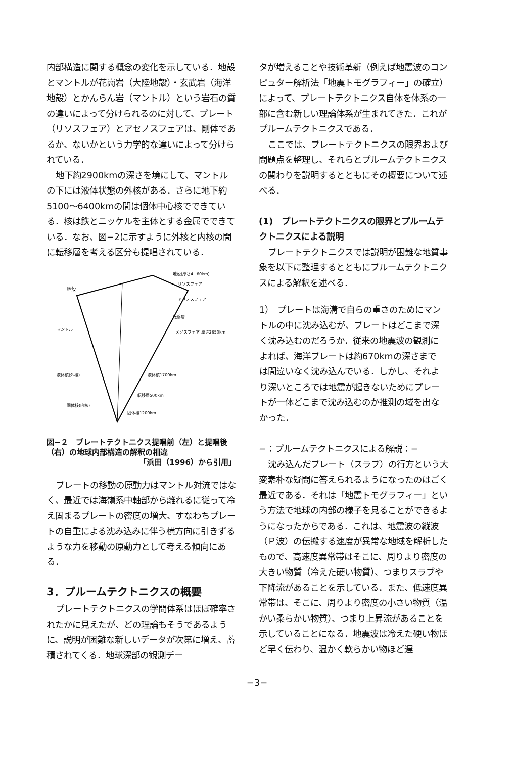内部構造に関する概念の変化を示している．地殻とマントルが花崗岩（大陸地殻）・玄武岩（海洋地殻）とかんらん岩（マントル）という岩石の質の違いによって分けられるのに対して、プレート（リソスフェア）とアセノスフェアは、剛体であるか、ないかという力学的な違いによって分けられている．
地下約2900kmの深さを境にして、マントルの下には液体状態の外核がある．さらに地下約5100〜6400kmの間は個体中心核でできている．核は鉄とニッケルを主体とする金属でできている．なお、図−2に示すように外核と内核の間に転移層を考える区分も提唱されている．
地殻
地殻(厚さ4~60km)
リソスフェア
アセノスフェア
転移層
マントル
メソスフェア 厚さ2650km
液体核(外核)
液体核1700km
転移層500km
固体核(内核)
固体核1200km
図−２　プレートテクトニクス提唱前（左）と提唱後（右）の地球内部構造の解釈の相違
「浜田（1996）から引用」
プレートの移動の原動力はマントル対流ではなく、最近では海嶺系中軸部から離れるに従って冷え固まるプレートの密度の増大、すなわちプレートの自重による沈み込みに伴う横方向に引きずるような力を移動の原動力として考える傾向にある．
3．プルームテクトニクスの概要
プレートテクトニクスの学問体系はほぼ確率されたかに見えたが、どの理論もそうであるように、説明が困難な新しいデータが次第に増え、蓄積されてくる．地球深部の観測デー
タが増えることや技術革新（例えば地震波のコンピュター解析法「地震トモグラフィー」の確立）によって、プレートテクトニクス自体を体系の一部に含む新しい理論体系が生まれてきた．これがプルームテクトニクスである．
ここでは、プレートテクトニクスの限界および問題点を整理し、それらとプルームテクトニクスの関わりを説明するとともにその概要について述べる．
(1)　プレートテクトニクスの限界とプルームテクトニクスによる説明
プレートテクトニクスでは説明が困難な地質事象を以下に整理するとともにプルームテクトニクスによる解釈を述べる．
1）　プレートは海溝で自らの重さのためにマントルの中に沈み込むが、プレートはどこまで深く沈み込むのだろうか．従来の地震波の観測によれば、海洋プレートは約670kmの深さまでは間違いなく沈み込んでいる．しかし、それより深いところでは地震が起きないためにプレートが一体どこまで沈み込むのか推測の域を出なかった．
−：プルームテクトニクスによる解説：−
沈み込んだプレート（スラブ）の行方という大変素朴な疑問に答えられるようになったのはごく最近である．それは「地震トモグラフィー」という方法で地球の内部の様子を見ることができるようになったからである．これは、地震波の縦波（Ｐ波）の伝搬する速度が異常な地域を解析したもので、高速度異常帯はそこに、周りより密度の大きい物質（冷えた硬い物質）、つまりスラブや下降流があることを示している．また、低速度異常帯は、そこに、周りより密度の小さい物質（温かい柔らかい物質）、つまり上昇流があることを示していることになる．地震波は冷えた硬い物ほど早く伝わり、温かく軟らかい物ほど遅
−3−